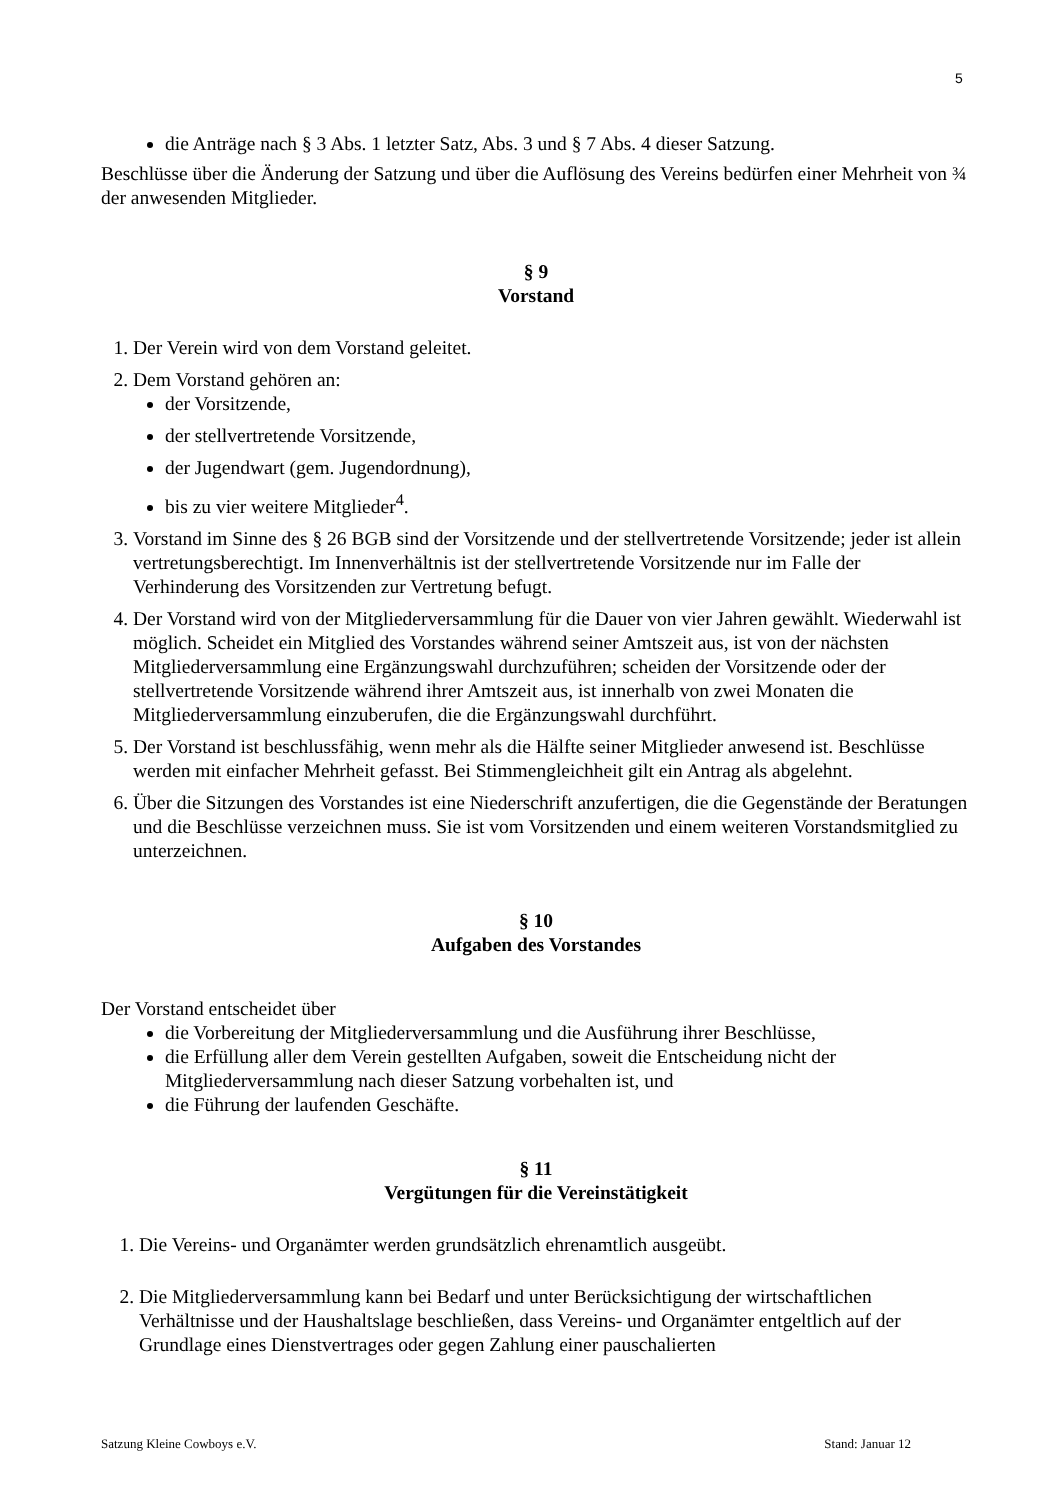5
die Anträge nach § 3 Abs. 1 letzter Satz, Abs. 3 und § 7 Abs. 4 dieser Satzung.
Beschlüsse über die Änderung der Satzung und über die Auflösung des Vereins bedürfen einer Mehrheit von ¾ der anwesenden Mitglieder.
§ 9
Vorstand
1. Der Verein wird von dem Vorstand geleitet.
2. Dem Vorstand gehören an:
der Vorsitzende,
der stellvertretende Vorsitzende,
der Jugendwart (gem. Jugendordnung),
bis zu vier weitere Mitglieder<sup>4</sup>.
3. Vorstand im Sinne des § 26 BGB sind der Vorsitzende und der stellvertretende Vorsitzende; jeder ist allein vertretungsberechtigt. Im Innenverhältnis ist der stellvertretende Vorsitzende nur im Falle der Verhinderung des Vorsitzenden zur Vertretung befugt.
4. Der Vorstand wird von der Mitgliederversammlung für die Dauer von vier Jahren gewählt. Wiederwahl ist möglich. Scheidet ein Mitglied des Vorstandes während seiner Amtszeit aus, ist von der nächsten Mitgliederversammlung eine Ergänzungswahl durchzuführen; scheiden der Vorsitzende oder der stellvertretende Vorsitzende während ihrer Amtszeit aus, ist innerhalb von zwei Monaten die Mitgliederversammlung einzuberufen, die die Ergänzungswahl durchführt.
5. Der Vorstand ist beschlussfähig, wenn mehr als die Hälfte seiner Mitglieder anwesend ist. Beschlüsse werden mit einfacher Mehrheit gefasst. Bei Stimmengleichheit gilt ein Antrag als abgelehnt.
6. Über die Sitzungen des Vorstandes ist eine Niederschrift anzufertigen, die die Gegenstände der Beratungen und die Beschlüsse verzeichnen muss. Sie ist vom Vorsitzenden und einem weiteren Vorstandsmitglied zu unterzeichnen.
§ 10
Aufgaben des Vorstandes
Der Vorstand entscheidet über
die Vorbereitung der Mitgliederversammlung und die Ausführung ihrer Beschlüsse,
die Erfüllung aller dem Verein gestellten Aufgaben, soweit die Entscheidung nicht der Mitgliederversammlung nach dieser Satzung vorbehalten ist, und
die Führung der laufenden Geschäfte.
§ 11
Vergütungen für die Vereinstätigkeit
1. Die Vereins- und Organämter werden grundsätzlich ehrenamtlich ausgeübt.
2. Die Mitgliederversammlung kann bei Bedarf und unter Berücksichtigung der wirtschaftlichen Verhältnisse und der Haushaltslage beschließen, dass Vereins- und Organämter entgeltlich auf der Grundlage eines Dienstvertrages oder gegen Zahlung einer pauschalierten
Satzung Kleine Cowboys e.V. Stand: Januar 12